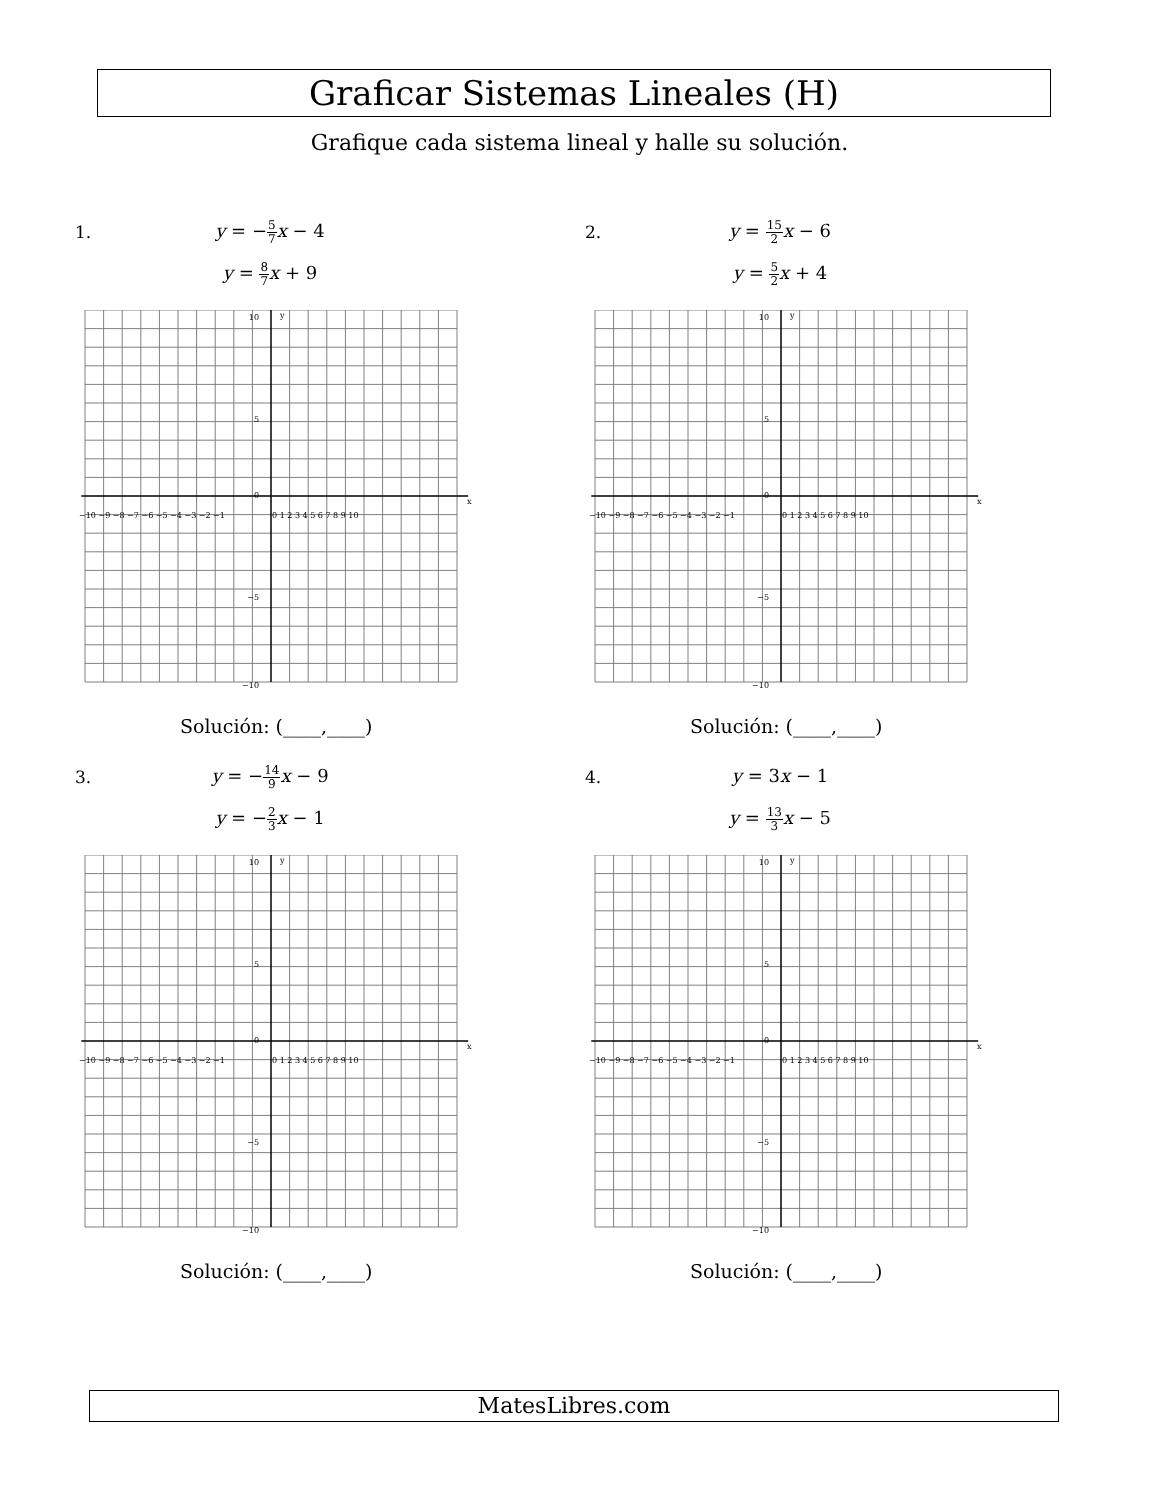Graficar Sistemas Lineales (H)
Grafique cada sistema lineal y halle su solución.
1.
y = −5 7x − 4
y = 8 7x + 9
y
x
−10 −9 −8 −7 −6 −5 −4 −3 −2 −1
0 1 2 3 4 5 6 7 8 9 10
10
5
0
−5
−10
Solución: (____,____)
2.
y = 15 2x − 6
y = 5 2x + 4
y
x
−10 −9 −8 −7 −6 −5 −4 −3 −2 −1
0 1 2 3 4 5 6 7 8 9 10
10
5
0
−5
−10
Solución: (____,____)
3.
y = −14 9x − 9
y = −2 3x − 1
y
x
−10 −9 −8 −7 −6 −5 −4 −3 −2 −1
0 1 2 3 4 5 6 7 8 9 10
10
5
0
−5
−10
Solución: (____,____)
4.
y = 3x − 1
y = 13 3x − 5
y
x
−10 −9 −8 −7 −6 −5 −4 −3 −2 −1
0 1 2 3 4 5 6 7 8 9 10
10
5
0
−5
−10
Solución: (____,____)
MatesLibres.com